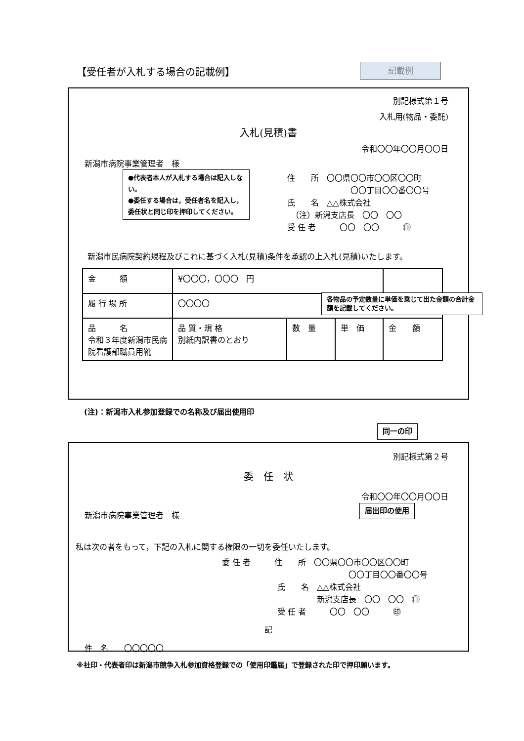【受任者が入札する場合の記載例】 記載例
別記様式第１号
入札用(物品・委託)
入札(見積)書
令和〇〇年〇〇月〇〇日
新潟市病院事業管理者　様
住　　所　〇〇県〇〇市〇〇区〇〇町
　　　　　　　　〇〇丁目〇〇番〇〇号
氏　　名　△△株式会社
　（注）新潟支店長　〇〇　〇〇
受 任 者　　　〇〇　〇〇　　　㊞
新潟市民病院契約規程及びこれに基づく入札(見積)条件を承認の上入札(見積)いたします。
| 金 額 | ¥〇〇〇，〇〇〇 円 | | | |
| 履 行 場 所 | 〇〇〇〇 | | | |
| 品 名 令和３年度新潟市民病院看護部職員用靴 | 品 質・規 格 別紙内訳書のとおり | 数 量 | 単 価 | 金 額 |
●代表者本人が入札する場合は記入しない。
●委任する場合は，受任者名を記入し，委任状と同じ印を押印してください。
各物品の予定数量に単価を乗じて出た金額の合計金額を記載してください。
(注)：新潟市入札参加登録での名称及び届出使用印
同一の印
別記様式第２号
委　任　状
令和〇〇年〇〇月〇〇日
新潟市病院事業管理者　様
私は次の者をもって，下記の入札に関する権限の一切を委任いたします。
委 任 者　　　住　　所　〇〇県〇〇市〇〇区〇〇町
　　　　　　　　　　　　　　　　〇〇丁目〇〇番〇〇号
　　　　　　　氏　　名　△△株式会社
　　　　　　　　　　　　新潟支店長　〇〇　〇〇　㊞
　　　　　　　受 任 者　　　〇〇　〇〇　　　㊞
記
件　名　　〇〇〇〇〇
届出印の使用
※社印・代表者印は新潟市競争入札参加資格登録での「使用印鑑届」で登録された印で押印願います。